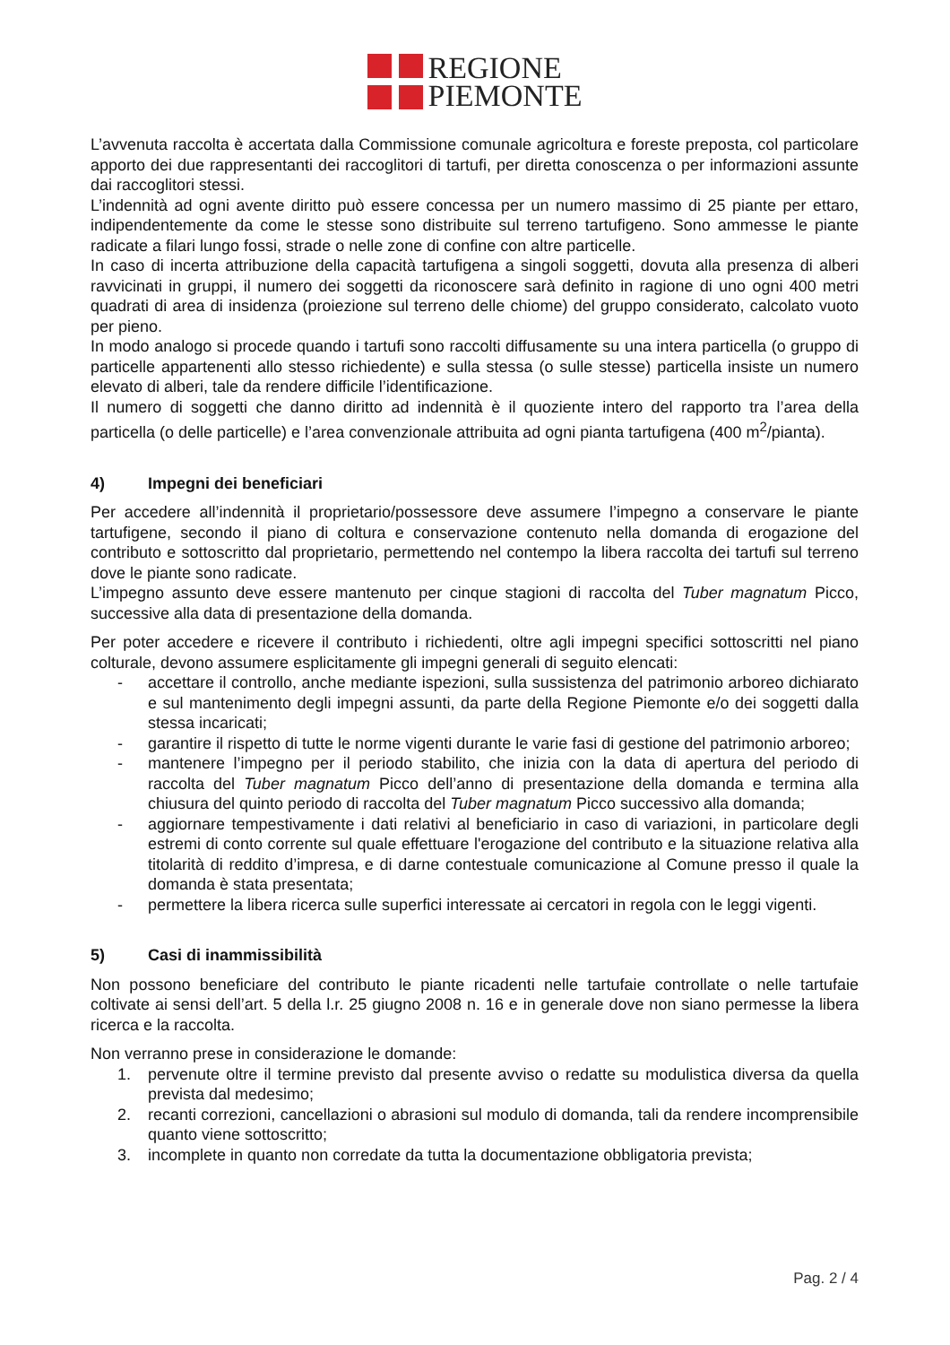REGIONE
PIEMONTE
L’avvenuta raccolta è accertata dalla Commissione comunale agricoltura e foreste preposta, col particolare apporto dei due rappresentanti dei raccoglitori di tartufi, per diretta conoscenza o per informazioni assunte dai raccoglitori stessi.
L’indennità ad ogni avente diritto può essere concessa per un numero massimo di 25 piante per ettaro, indipendentemente da come le stesse sono distribuite sul terreno tartufigeno. Sono ammesse le piante radicate a filari lungo fossi, strade o nelle zone di confine con altre particelle.
In caso di incerta attribuzione della capacità tartufigena a singoli soggetti, dovuta alla presenza di alberi ravvicinati in gruppi, il numero dei soggetti da riconoscere sarà definito in ragione di uno ogni 400 metri quadrati di area di insidenza (proiezione sul terreno delle chiome) del gruppo considerato, calcolato vuoto per pieno.
In modo analogo si procede quando i tartufi sono raccolti diffusamente su una intera particella (o gruppo di particelle appartenenti allo stesso richiedente) e sulla stessa (o sulle stesse) particella insiste un numero elevato di alberi, tale da rendere difficile l’identificazione.
Il numero di soggetti che danno diritto ad indennità è il quoziente intero del rapporto tra l’area della particella (o delle particelle) e l’area convenzionale attribuita ad ogni pianta tartufigena (400 m<sup>2</sup>/pianta).
4) Impegni dei beneficiari
Per accedere all’indennità il proprietario/possessore deve assumere l’impegno a conservare le piante tartufigene, secondo il piano di coltura e conservazione contenuto nella domanda di erogazione del contributo e sottoscritto dal proprietario, permettendo nel contempo la libera raccolta dei tartufi sul terreno dove le piante sono radicate.
L’impegno assunto deve essere mantenuto per cinque stagioni di raccolta del Tuber magnatum Picco, successive alla data di presentazione della domanda.
Per poter accedere e ricevere il contributo i richiedenti, oltre agli impegni specifici sottoscritti nel piano colturale, devono assumere esplicitamente gli impegni generali di seguito elencati:
- accettare il controllo, anche mediante ispezioni, sulla sussistenza del patrimonio arboreo dichiarato e sul mantenimento degli impegni assunti, da parte della Regione Piemonte e/o dei soggetti dalla stessa incaricati;
- garantire il rispetto di tutte le norme vigenti durante le varie fasi di gestione del patrimonio arboreo;
- mantenere l’impegno per il periodo stabilito, che inizia con la data di apertura del periodo di raccolta del Tuber magnatum Picco dell’anno di presentazione della domanda e termina alla chiusura del quinto periodo di raccolta del Tuber magnatum Picco successivo alla domanda;
- aggiornare tempestivamente i dati relativi al beneficiario in caso di variazioni, in particolare degli estremi di conto corrente sul quale effettuare l'erogazione del contributo e la situazione relativa alla titolarità di reddito d’impresa, e di darne contestuale comunicazione al Comune presso il quale la domanda è stata presentata;
- permettere la libera ricerca sulle superfici interessate ai cercatori in regola con le leggi vigenti.
5) Casi di inammissibilità
Non possono beneficiare del contributo le piante ricadenti nelle tartufaie controllate o nelle tartufaie coltivate ai sensi dell’art. 5 della l.r. 25 giugno 2008 n. 16 e in generale dove non siano permesse la libera ricerca e la raccolta.
Non verranno prese in considerazione le domande:
1. pervenute oltre il termine previsto dal presente avviso o redatte su modulistica diversa da quella prevista dal medesimo;
2. recanti correzioni, cancellazioni o abrasioni sul modulo di domanda, tali da rendere incomprensibile quanto viene sottoscritto;
3. incomplete in quanto non corredate da tutta la documentazione obbligatoria prevista;
Pag. 2 / 4